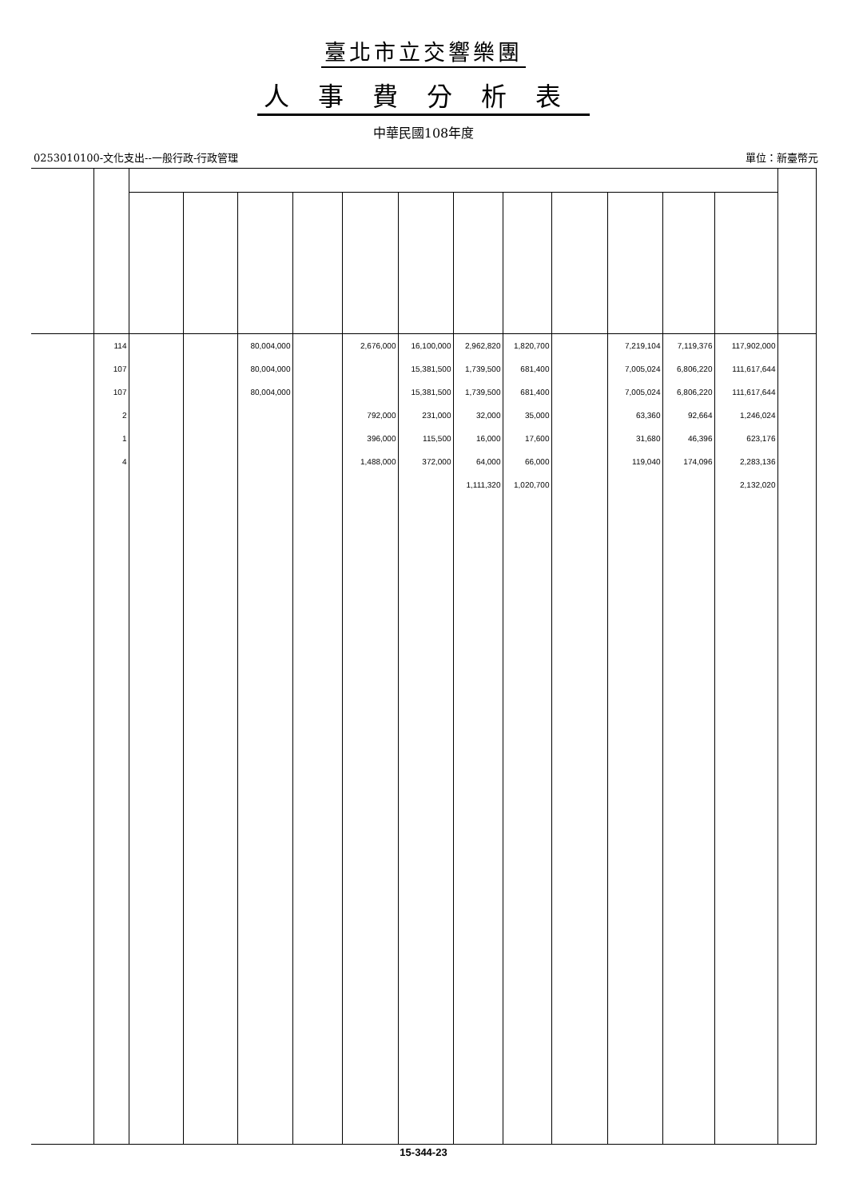臺北市立交響樂團
人事費分析表
中華民國108年度
0253010100-文化支出--一般行政-行政管理 單位：新臺幣元
| | 114 | | | 80,004,000 | | 2,676,000 | 16,100,000 | 2,962,820 | 1,820,700 | | 7,219,104 | 7,119,376 | 117,902,000 | |
| | 107 | | | 80,004,000 | | | 15,381,500 | 1,739,500 | 681,400 | | 7,005,024 | 6,806,220 | 111,617,644 | |
| | 107 | | | 80,004,000 | | | 15,381,500 | 1,739,500 | 681,400 | | 7,005,024 | 6,806,220 | 111,617,644 | |
| | 2 | | | | | 792,000 | 231,000 | 32,000 | 35,000 | | 63,360 | 92,664 | 1,246,024 | |
| | 1 | | | | | 396,000 | 115,500 | 16,000 | 17,600 | | 31,680 | 46,396 | 623,176 | |
| | 4 | | | | | 1,488,000 | 372,000 | 64,000 | 66,000 | | 119,040 | 174,096 | 2,283,136 | |
| | | | | | | | | 1,111,320 | 1,020,700 | | | | 2,132,020 | |
15-344-23